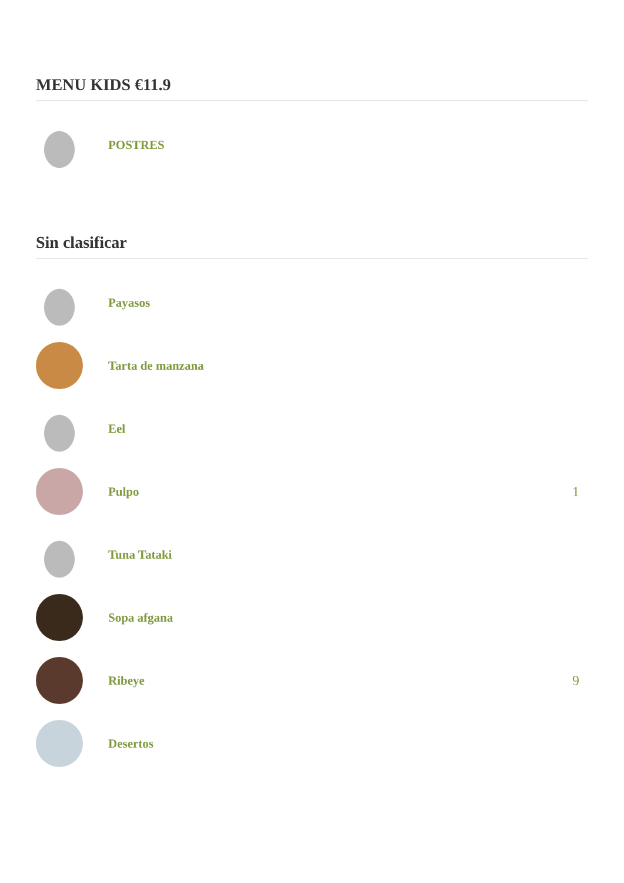MENU KIDS €11.9
POSTRES
Sin clasificar
Payasos
Tarta de manzana
Eel
Pulpo 1
Tuna Tataki
Sopa afgana
Ribeye 9
Desertos